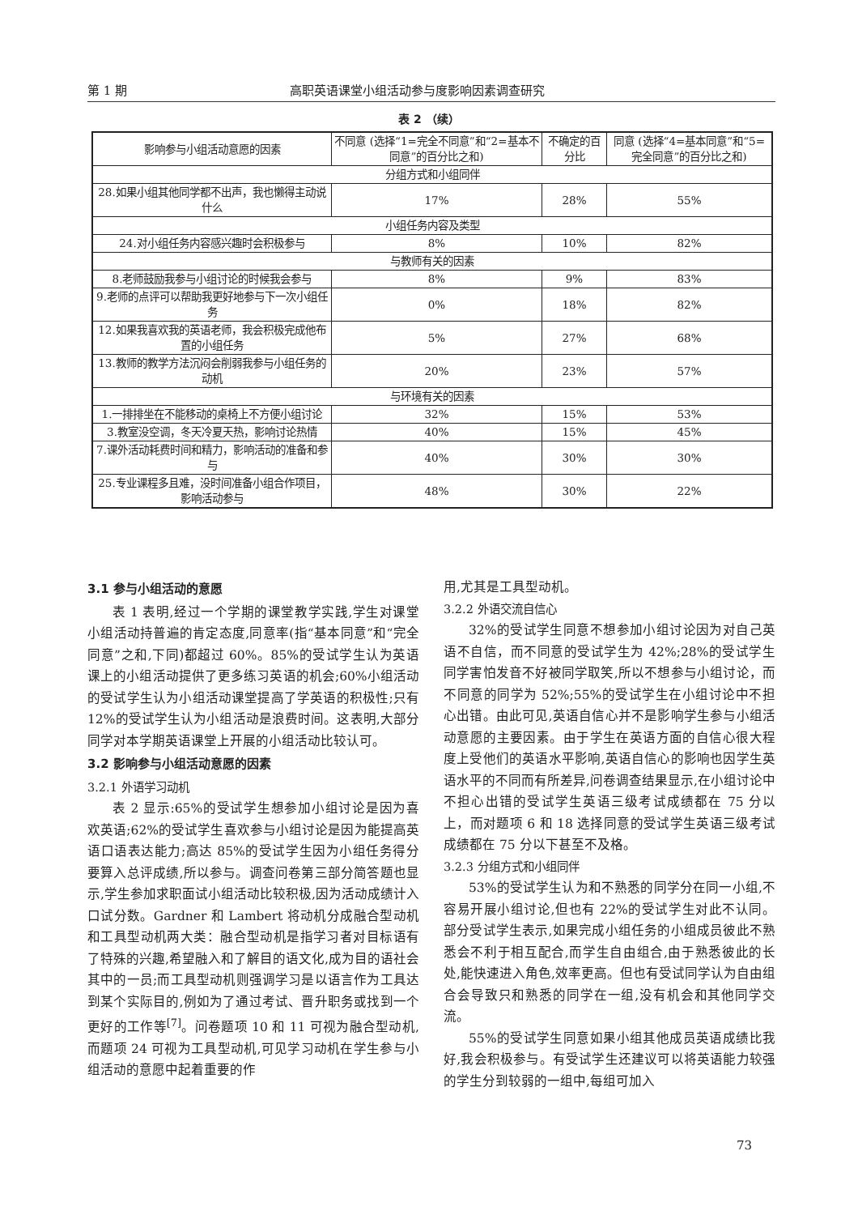第 1 期 高职英语课堂小组活动参与度影响因素调查研究
表 2 （续）
| 影响参与小组活动意愿的因素 | 不同意 (选择“1=完全不同意”和“2=基本不同意”的百分比之和) | 不确定的百分比 | 同意 (选择“4=基本同意”和“5=完全同意”的百分比之和) |
| --- | --- | --- | --- |
| 分组方式和小组同伴 | | | |
| 28.如果小组其他同学都不出声，我也懒得主动说什么 | 17% | 28% | 55% |
| 小组任务内容及类型 | | | |
| 24.对小组任务内容感兴趣时会积极参与 | 8% | 10% | 82% |
| 与教师有关的因素 | | | |
| 8.老师鼓励我参与小组讨论的时候我会参与 | 8% | 9% | 83% |
| 9.老师的点评可以帮助我更好地参与下一次小组任务 | 0% | 18% | 82% |
| 12.如果我喜欢我的英语老师，我会积极完成他布置的小组任务 | 5% | 27% | 68% |
| 13.教师的教学方法沉闷会削弱我参与小组任务的动机 | 20% | 23% | 57% |
| 与环境有关的因素 | | | |
| 1.一排排坐在不能移动的桌椅上不方便小组讨论 | 32% | 15% | 53% |
| 3.教室没空调，冬天冷夏天热，影响讨论热情 | 40% | 15% | 45% |
| 7.课外活动耗费时间和精力，影响活动的准备和参与 | 40% | 30% | 30% |
| 25.专业课程多且难，没时间准备小组合作项目，影响活动参与 | 48% | 30% | 22% |
3.1 参与小组活动的意愿
表 1 表明,经过一个学期的课堂教学实践,学生对课堂小组活动持普遍的肯定态度,同意率(指“基本同意”和“完全同意”之和,下同)都超过 60%。85%的受试学生认为英语课上的小组活动提供了更多练习英语的机会;60%小组活动的受试学生认为小组活动课堂提高了学英语的积极性;只有 12%的受试学生认为小组活动是浪费时间。这表明,大部分同学对本学期英语课堂上开展的小组活动比较认可。
3.2 影响参与小组活动意愿的因素
3.2.1 外语学习动机
表 2 显示:65%的受试学生想参加小组讨论是因为喜欢英语;62%的受试学生喜欢参与小组讨论是因为能提高英语口语表达能力;高达 85%的受试学生因为小组任务得分要算入总评成绩,所以参与。调查问卷第三部分简答题也显示,学生参加求职面试小组活动比较积极,因为活动成绩计入口试分数。Gardner 和 Lambert 将动机分成融合型动机和工具型动机两大类：融合型动机是指学习者对目标语有了特殊的兴趣,希望融入和了解目的语文化,成为目的语社会其中的一员;而工具型动机则强调学习是以语言作为工具达到某个实际目的,例如为了通过考试、晋升职务或找到一个更好的工作等<sup>[7]</sup>。问卷题项 10 和 11 可视为融合型动机,而题项 24 可视为工具型动机,可见学习动机在学生参与小组活动的意愿中起着重要的作
用,尤其是工具型动机。
3.2.2 外语交流自信心
32%的受试学生同意不想参加小组讨论因为对自己英语不自信，而不同意的受试学生为 42%;28%的受试学生同学害怕发音不好被同学取笑,所以不想参与小组讨论，而不同意的同学为 52%;55%的受试学生在小组讨论中不担心出错。由此可见,英语自信心并不是影响学生参与小组活动意愿的主要因素。由于学生在英语方面的自信心很大程度上受他们的英语水平影响,英语自信心的影响也因学生英语水平的不同而有所差异,问卷调查结果显示,在小组讨论中不担心出错的受试学生英语三级考试成绩都在 75 分以上，而对题项 6 和 18 选择同意的受试学生英语三级考试成绩都在 75 分以下甚至不及格。
3.2.3 分组方式和小组同伴
53%的受试学生认为和不熟悉的同学分在同一小组,不容易开展小组讨论,但也有 22%的受试学生对此不认同。部分受试学生表示,如果完成小组任务的小组成员彼此不熟悉会不利于相互配合,而学生自由组合,由于熟悉彼此的长处,能快速进入角色,效率更高。但也有受试同学认为自由组合会导致只和熟悉的同学在一组,没有机会和其他同学交流。
55%的受试学生同意如果小组其他成员英语成绩比我好,我会积极参与。有受试学生还建议可以将英语能力较强的学生分到较弱的一组中,每组可加入
73